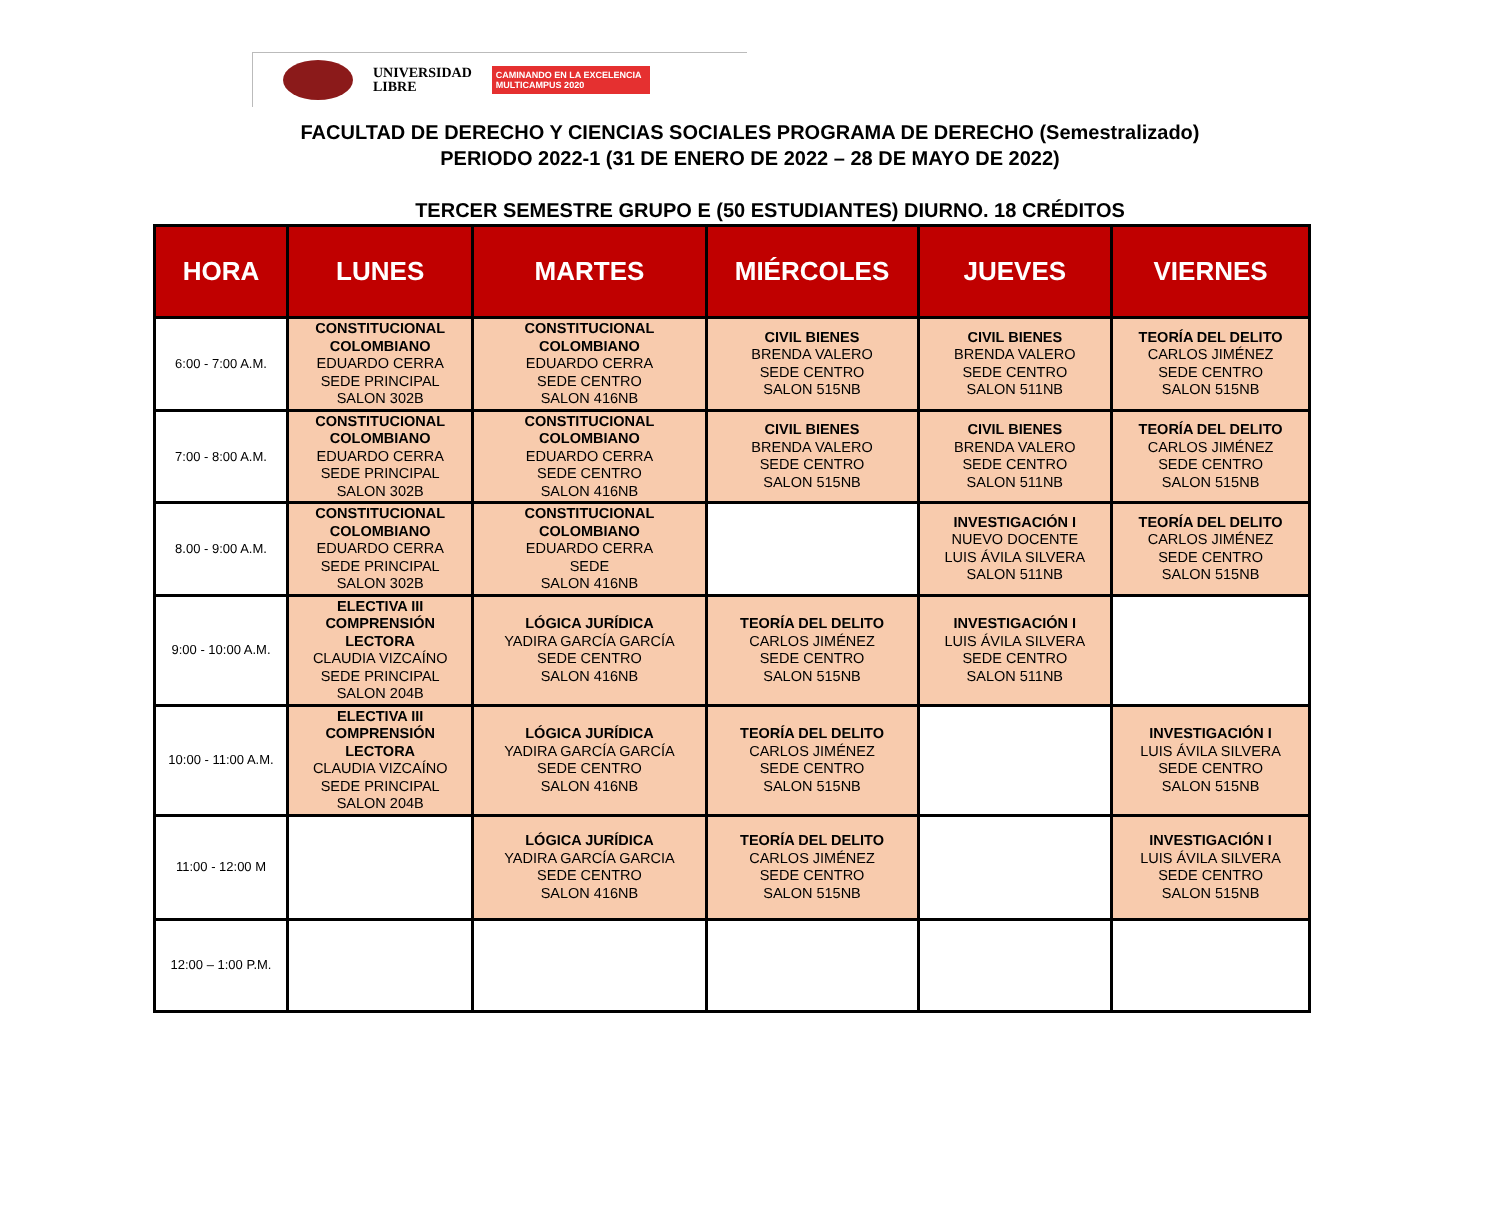UNIVERSIDAD
LIBRE
CAMINANDO EN LA EXCELENCIA
MULTICAMPUS 2020
FACULTAD DE DERECHO Y CIENCIAS SOCIALES PROGRAMA DE DERECHO (Semestralizado)
PERIODO 2022-1 (31 DE ENERO DE 2022 – 28 DE MAYO DE 2022)
TERCER SEMESTRE GRUPO E (50 ESTUDIANTES) DIURNO. 18 CRÉDITOS
| HORA | LUNES | MARTES | MIÉRCOLES | JUEVES | VIERNES |
| --- | --- | --- | --- | --- | --- |
| 6:00 - 7:00 A.M. | CONSTITUCIONAL COLOMBIANO EDUARDO CERRA SEDE PRINCIPAL SALON 302B | CONSTITUCIONAL COLOMBIANO EDUARDO CERRA SEDE CENTRO SALON 416NB | CIVIL BIENES BRENDA VALERO SEDE CENTRO SALON 515NB | CIVIL BIENES BRENDA VALERO SEDE CENTRO SALON 511NB | TEORÍA DEL DELITO CARLOS JIMÉNEZ SEDE CENTRO SALON 515NB |
| 7:00 - 8:00 A.M. | CONSTITUCIONAL COLOMBIANO EDUARDO CERRA SEDE PRINCIPAL SALON 302B | CONSTITUCIONAL COLOMBIANO EDUARDO CERRA SEDE CENTRO SALON 416NB | CIVIL BIENES BRENDA VALERO SEDE CENTRO SALON 515NB | CIVIL BIENES BRENDA VALERO SEDE CENTRO SALON 511NB | TEORÍA DEL DELITO CARLOS JIMÉNEZ SEDE CENTRO SALON 515NB |
| 8.00 - 9:00 A.M. | CONSTITUCIONAL COLOMBIANO EDUARDO CERRA SEDE PRINCIPAL SALON 302B | CONSTITUCIONAL COLOMBIANO EDUARDO CERRA SEDE SALON 416NB | | INVESTIGACIÓN I NUEVO DOCENTE LUIS ÁVILA SILVERA SALON 511NB | TEORÍA DEL DELITO CARLOS JIMÉNEZ SEDE CENTRO SALON 515NB |
| 9:00 - 10:00 A.M. | ELECTIVA III COMPRENSIÓN LECTORA CLAUDIA VIZCAÍNO SEDE PRINCIPAL SALON 204B | LÓGICA JURÍDICA YADIRA GARCÍA GARCÍA SEDE CENTRO SALON 416NB | TEORÍA DEL DELITO CARLOS JIMÉNEZ SEDE CENTRO SALON 515NB | INVESTIGACIÓN I LUIS ÁVILA SILVERA SEDE CENTRO SALON 511NB | |
| 10:00 - 11:00 A.M. | ELECTIVA III COMPRENSIÓN LECTORA CLAUDIA VIZCAÍNO SEDE PRINCIPAL SALON 204B | LÓGICA JURÍDICA YADIRA GARCÍA GARCÍA SEDE CENTRO SALON 416NB | TEORÍA DEL DELITO CARLOS JIMÉNEZ SEDE CENTRO SALON 515NB | | INVESTIGACIÓN I LUIS ÁVILA SILVERA SEDE CENTRO SALON 515NB |
| 11:00 - 12:00 M | | LÓGICA JURÍDICA YADIRA GARCÍA GARCIA SEDE CENTRO SALON 416NB | TEORÍA DEL DELITO CARLOS JIMÉNEZ SEDE CENTRO SALON 515NB | | INVESTIGACIÓN I LUIS ÁVILA SILVERA SEDE CENTRO SALON 515NB |
| 12:00 – 1:00 P.M. | | | | | |